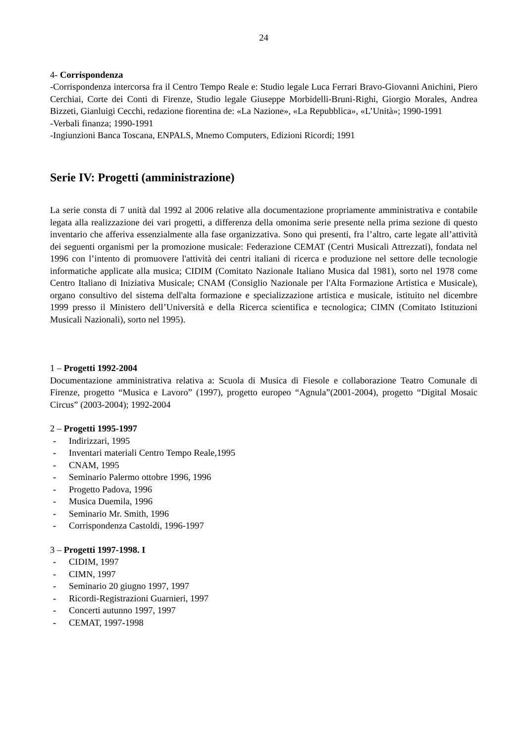24
4- Corrispondenza
-Corrispondenza intercorsa fra il Centro Tempo Reale e: Studio legale Luca Ferrari Bravo-Giovanni Anichini, Piero Cerchiai, Corte dei Conti di Firenze, Studio legale Giuseppe Morbidelli-Bruni-Righi, Giorgio Morales, Andrea Bizzeti, Gianluigi Cecchi, redazione fiorentina de: «La Nazione», «La Repubblica», «L’Unità»; 1990-1991
-Verbali finanza; 1990-1991
-Ingiunzioni Banca Toscana, ENPALS, Mnemo Computers, Edizioni Ricordi; 1991
Serie IV: Progetti (amministrazione)
La serie consta di 7 unità dal 1992 al 2006 relative alla documentazione propriamente amministrativa e contabile legata alla realizzazione dei vari progetti, a differenza della omonima serie presente nella prima sezione di questo inventario che afferiva essenzialmente alla fase organizzativa. Sono qui presenti, fra l’altro, carte legate all’attività dei seguenti organismi per la promozione musicale: Federazione CEMAT (Centri Musicali Attrezzati), fondata nel 1996 con l’intento di promuovere l'attività dei centri italiani di ricerca e produzione nel settore delle tecnologie informatiche applicate alla musica; CIDIM (Comitato Nazionale Italiano Musica dal 1981), sorto nel 1978 come Centro Italiano di Iniziativa Musicale; CNAM (Consiglio Nazionale per l'Alta Formazione Artistica e Musicale), organo consultivo del sistema dell'alta formazione e specializzazione artistica e musicale, istituito nel dicembre 1999 presso il Ministero dell’Università e della Ricerca scientifica e tecnologica; CIMN (Comitato Istituzioni Musicali Nazionali), sorto nel 1995).
1 – Progetti 1992-2004
Documentazione amministrativa relativa a: Scuola di Musica di Fiesole e collaborazione Teatro Comunale di Firenze, progetto “Musica e Lavoro” (1997), progetto europeo “Agnula”(2001-2004), progetto “Digital Mosaic Circus” (2003-2004); 1992-2004
2 – Progetti 1995-1997
- Indirizzari, 1995
- Inventari materiali Centro Tempo Reale,1995
- CNAM, 1995
- Seminario Palermo ottobre 1996, 1996
- Progetto Padova, 1996
- Musica Duemila, 1996
- Seminario Mr. Smith, 1996
- Corrispondenza Castoldi, 1996-1997
3 – Progetti 1997-1998. I
- CIDIM, 1997
- CIMN, 1997
- Seminario 20 giugno 1997, 1997
- Ricordi-Registrazioni Guarnieri, 1997
- Concerti autunno 1997, 1997
- CEMAT, 1997-1998